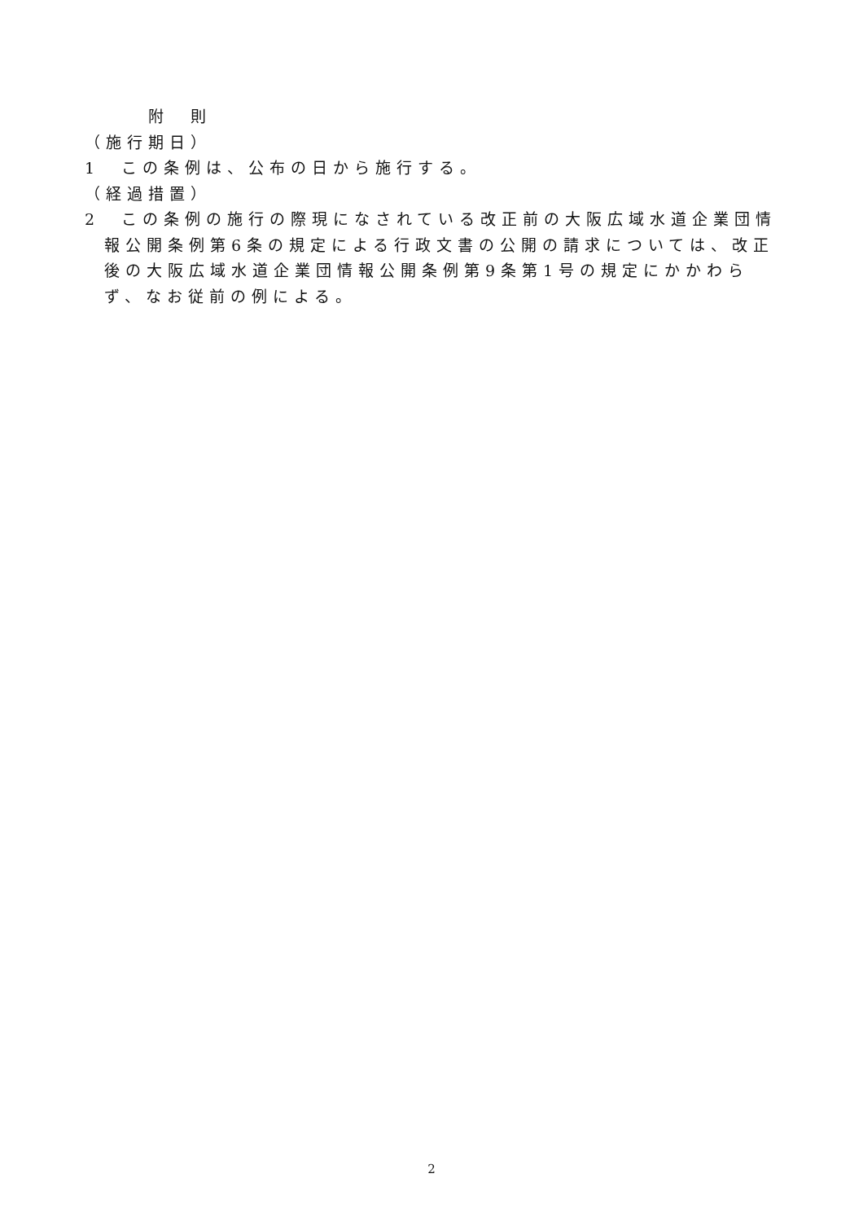附　則
（施行期日）
1　この条例は、公布の日から施行する。
（経過措置）
2　この条例の施行の際現になされている改正前の大阪広域水道企業団情報公開条例第6条の規定による行政文書の公開の請求については、改正後の大阪広域水道企業団情報公開条例第9条第1号の規定にかかわらず、なお従前の例による。
2